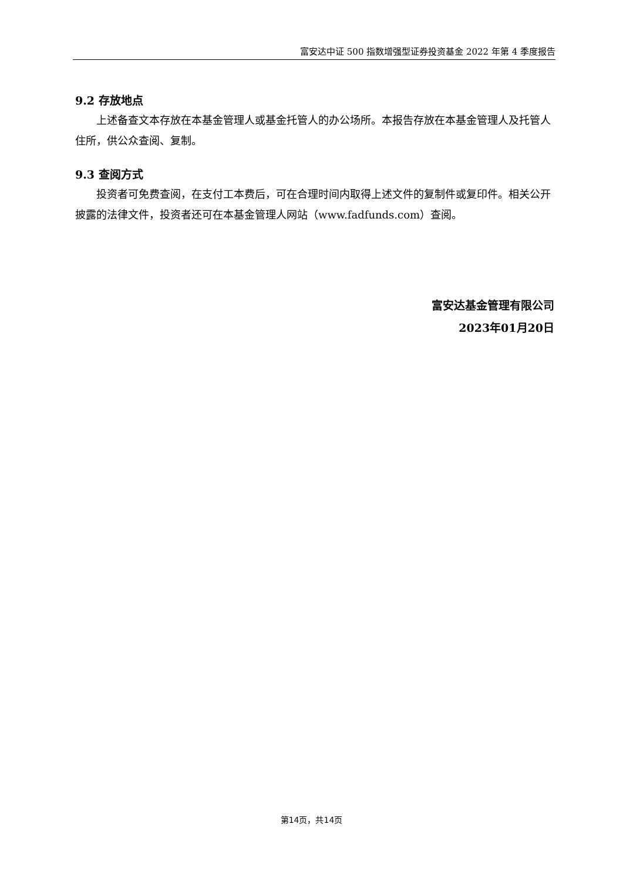富安达中证 500 指数增强型证券投资基金 2022 年第 4 季度报告
9.2 存放地点
上述备查文本存放在本基金管理人或基金托管人的办公场所。本报告存放在本基金管理人及托管人住所，供公众查阅、复制。
9.3 查阅方式
投资者可免费查阅，在支付工本费后，可在合理时间内取得上述文件的复制件或复印件。相关公开披露的法律文件，投资者还可在本基金管理人网站（www.fadfunds.com）查阅。
富安达基金管理有限公司
2023年01月20日
第14页，共14页